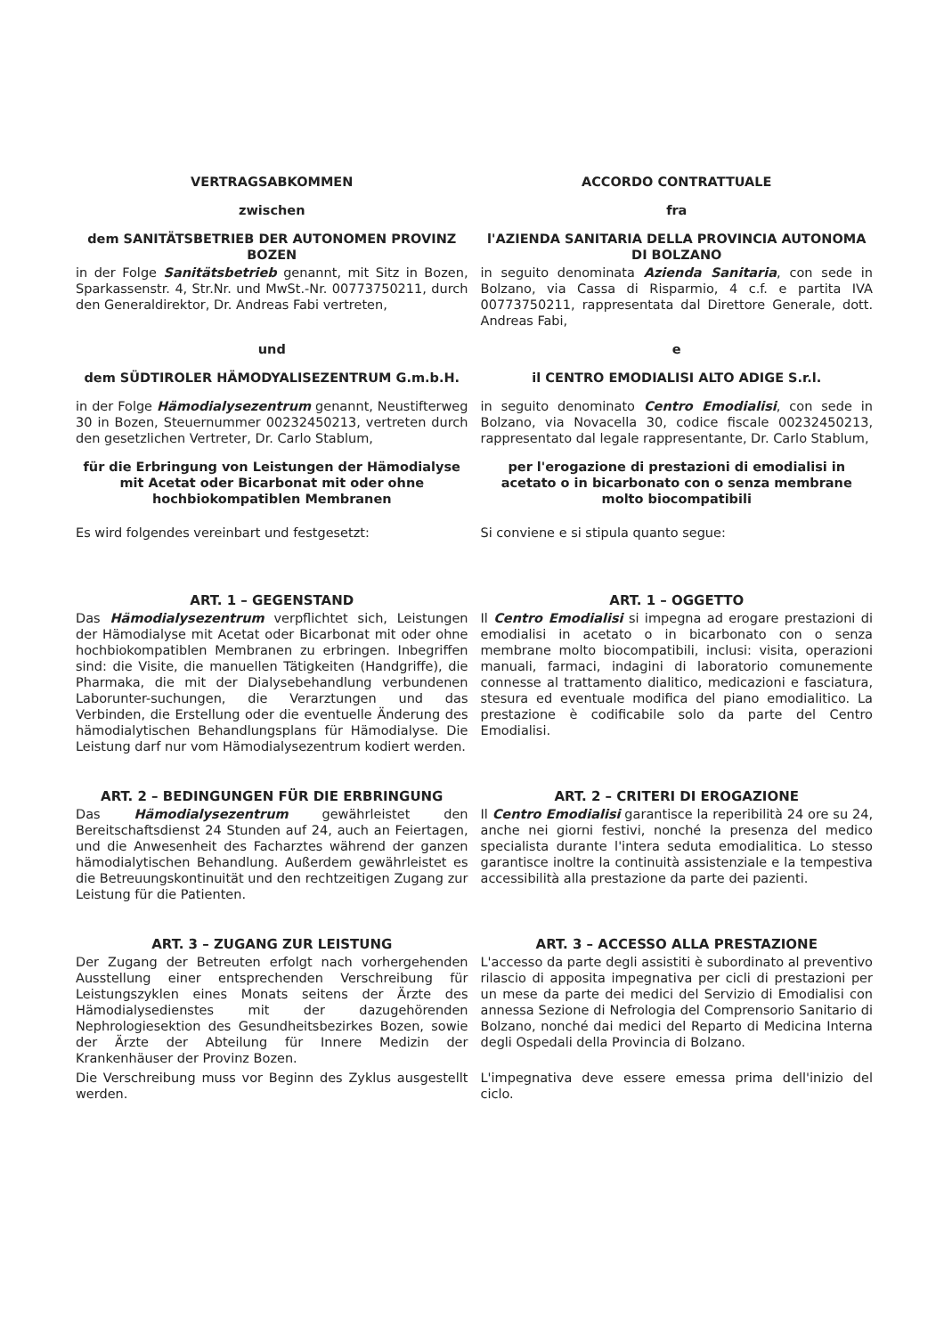VERTRAGSABKOMMEN ACCORDO CONTRATTUALE
zwischen fra
dem SANITÄTSBETRIEB DER AUTONOMEN PROVINZ BOZEN
l'AZIENDA SANITARIA DELLA PROVINCIA AUTONOMA DI BOLZANO
in der Folge Sanitätsbetrieb genannt, mit Sitz in Bozen, Sparkassenstr. 4, Str.Nr. und MwSt.-Nr. 00773750211, durch den Generaldirektor, Dr. Andreas Fabi vertreten,
in seguito denominata Azienda Sanitaria, con sede in Bolzano, via Cassa di Risparmio, 4 c.f. e partita IVA 00773750211, rappresentata dal Direttore Generale, dott. Andreas Fabi,
und e
dem SÜDTIROLER HÄMODYALISEZENTRUM G.m.b.H.
il CENTRO EMODIALISI ALTO ADIGE S.r.l.
in der Folge Hämodialysezentrum genannt, Neustifterweg 30 in Bozen, Steuernummer 00232450213, vertreten durch den gesetzlichen Vertreter, Dr. Carlo Stablum,
in seguito denominato Centro Emodialisi, con sede in Bolzano, via Novacella 30, codice fiscale 00232450213, rappresentato dal legale rappresentante, Dr. Carlo Stablum,
für die Erbringung von Leistungen der Hämodialyse mit Acetat oder Bicarbonat mit oder ohne hochbiokompatiblen Membranen
per l'erogazione di prestazioni di emodialisi in acetato o in bicarbonato con o senza membrane molto biocompatibili
Es wird folgendes vereinbart und festgesetzt:
Si conviene e si stipula quanto segue:
ART. 1 – GEGENSTAND
Das Hämodialysezentrum verpflichtet sich, Leistungen der Hämodialyse mit Acetat oder Bicarbonat mit oder ohne hochbiokompatiblen Membranen zu erbringen. Inbegriffen sind: die Visite, die manuellen Tätigkeiten (Handgriffe), die Pharmaka, die mit der Dialysebehandlung verbundenen Laborunter-suchungen, die Verarztungen und das Verbinden, die Erstellung oder die eventuelle Änderung des hämodialytischen Behandlungsplans für Hämodialyse. Die Leistung darf nur vom Hämodialysezentrum kodiert werden.
ART. 1 – OGGETTO
Il Centro Emodialisi si impegna ad erogare prestazioni di emodialisi in acetato o in bicarbonato con o senza membrane molto biocompatibili, inclusi: visita, operazioni manuali, farmaci, indagini di laboratorio comunemente connesse al trattamento dialitico, medicazioni e fasciatura, stesura ed eventuale modifica del piano emodialitico. La prestazione è codificabile solo da parte del Centro Emodialisi.
ART. 2 – BEDINGUNGEN FÜR DIE ERBRINGUNG
Das Hämodialysezentrum gewährleistet den Bereitschaftsdienst 24 Stunden auf 24, auch an Feiertagen, und die Anwesenheit des Facharztes während der ganzen hämodialytischen Behandlung. Außerdem gewährleistet es die Betreuungskontinuität und den rechtzeitigen Zugang zur Leistung für die Patienten.
ART. 2 – CRITERI DI EROGAZIONE
Il Centro Emodialisi garantisce la reperibilità 24 ore su 24, anche nei giorni festivi, nonché la presenza del medico specialista durante l'intera seduta emodialitica. Lo stesso garantisce inoltre la continuità assistenziale e la tempestiva accessibilità alla prestazione da parte dei pazienti.
ART. 3 – ZUGANG ZUR LEISTUNG
Der Zugang der Betreuten erfolgt nach vorhergehenden Ausstellung einer entsprechenden Verschreibung für Leistungszyklen eines Monats seitens der Ärzte des Hämodialysedienstes mit der dazugehörenden Nephrologiesektion des Gesundheitsbezirkes Bozen, sowie der Ärzte der Abteilung für Innere Medizin der Krankenhäuser der Provinz Bozen.
Die Verschreibung muss vor Beginn des Zyklus ausgestellt werden.
ART. 3 – ACCESSO ALLA PRESTAZIONE
L'accesso da parte degli assistiti è subordinato al preventivo rilascio di apposita impegnativa per cicli di prestazioni per un mese da parte dei medici del Servizio di Emodialisi con annessa Sezione di Nefrologia del Comprensorio Sanitario di Bolzano, nonché dai medici del Reparto di Medicina Interna degli Ospedali della Provincia di Bolzano.
L'impegnativa deve essere emessa prima dell'inizio del ciclo.